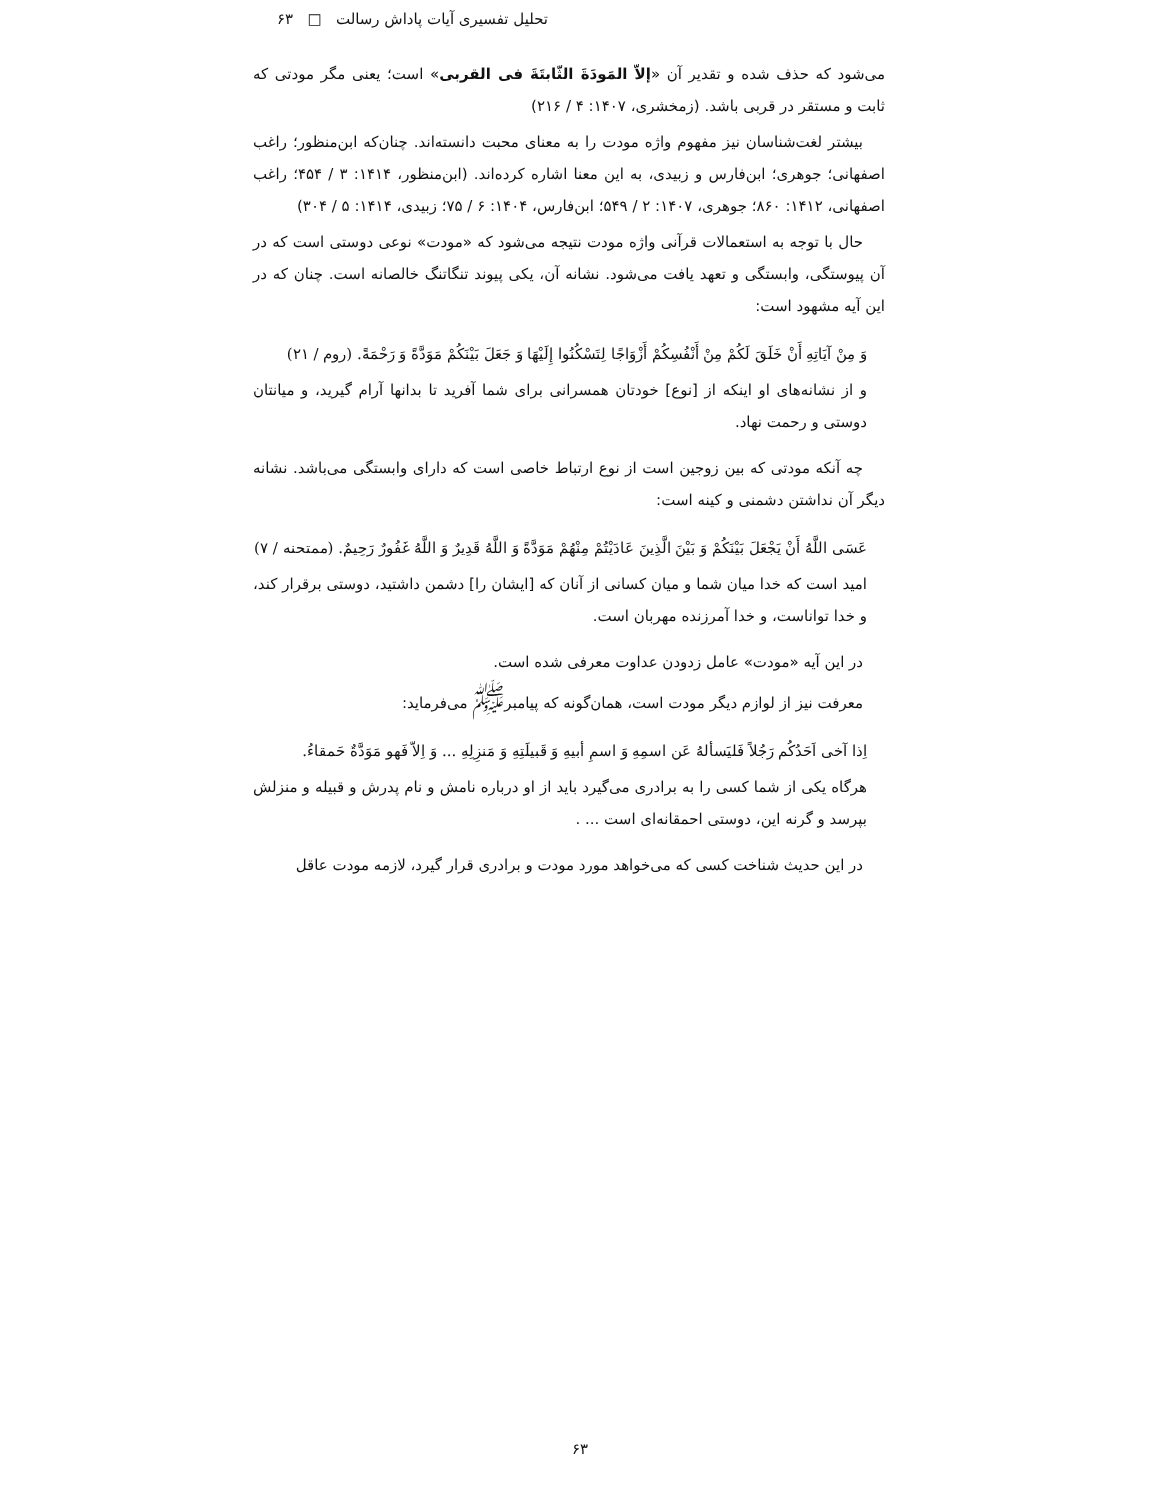تحلیل تفسیری آیات پاداش رسالت □ ۶۳
می‌شود که حذف شده و تقدیر آن «إلاّ المَودَةَ الثّابتَةَ فی القربی» است؛ یعنی مگر مودتی که ثابت و مستقر در قربی باشد. (زمخشری، ۱۴۰۷: ۴ / ۲۱۶)
بیشتر لغت‌شناسان نیز مفهوم واژه مودت را به معنای محبت دانسته‌اند. چنان‌که ابن‌منظور؛ راغب اصفهانی؛ جوهری؛ ابن‌فارس و زبیدی، به این معنا اشاره کرده‌اند. (ابن‌منظور، ۱۴۱۴: ۳ / ۴۵۴؛ راغب اصفهانی، ۱۴۱۲: ۸۶۰؛ جوهری، ۱۴۰۷: ۲ / ۵۴۹؛ ابن‌فارس، ۱۴۰۴: ۶ / ۷۵؛ زبیدی، ۱۴۱۴: ۵ / ۳۰۴)
حال با توجه به استعمالات قرآنی واژه مودت نتیجه می‌شود که «مودت» نوعی دوستی است که در آن پیوستگی، وابستگی و تعهد یافت می‌شود. نشانه آن، یکی پیوند تنگاتنگ خالصانه است. چنان که در این آیه مشهود است:
وَ مِنْ آيَاتِهِ أَنْ خَلَقَ لَكُمْ مِنْ أَنْفُسِكُمْ أَزْوَاجًا لِتَسْكُنُوا إِلَيْهَا وَ جَعَلَ بَيْنَكُمْ مَوَدَّةً وَ رَحْمَةً. (روم / ۲۱)
و از نشانه‌های او اینکه از [نوع] خودتان همسرانی برای شما آفرید تا بدانها آرام گیرید، و میانتان دوستی و رحمت نهاد.
چه آنکه مودتی که بین زوجین است از نوع ارتباط خاصی است که دارای وابستگی می‌باشد. نشانه دیگر آن نداشتن دشمنی و کینه است:
عَسَى اللَّهُ أَنْ يَجْعَلَ بَيْنَكُمْ وَ بَيْنَ الَّذِينَ عَادَيْتُمْ مِنْهُمْ مَوَدَّةً وَ اللَّهُ قَدِيرٌ وَ اللَّهُ غَفُورٌ رَحِيمٌ. (ممتحنه / ۷)
امید است که خدا میان شما و میان کسانی از آنان که [ایشان را] دشمن داشتید، دوستی برقرار کند، و خدا تواناست، و خدا آمرزنده مهربان است.
در این آیه «مودت» عامل زدودن عداوت معرفی شده است.
معرفت نیز از لوازم دیگر مودت است، همان‌گونه که پیامبر<sup>ﷺ</sup> می‌فرماید:
اِذا آخی اَحَدُکُم رَجُلاً فَلیَسألهُ عَن اسمِهِ وَ اسمِ أبیهِ وَ قَبیلَتِهِ وَ مَنزِلِهِ ... وَ اِلاّ فَهو مَوَدَّةٌ حَمقاءُ.
هرگاه یکی از شما کسی را به برادری می‌گیرد باید از او درباره نامش و نام پدرش و قبیله و منزلش بپرسد و گرنه این، دوستی احمقانه‌ای است ... .
در این حدیث شناخت کسی که می‌خواهد مورد مودت و برادری قرار گیرد، لازمه مودت عاقل
۶۳